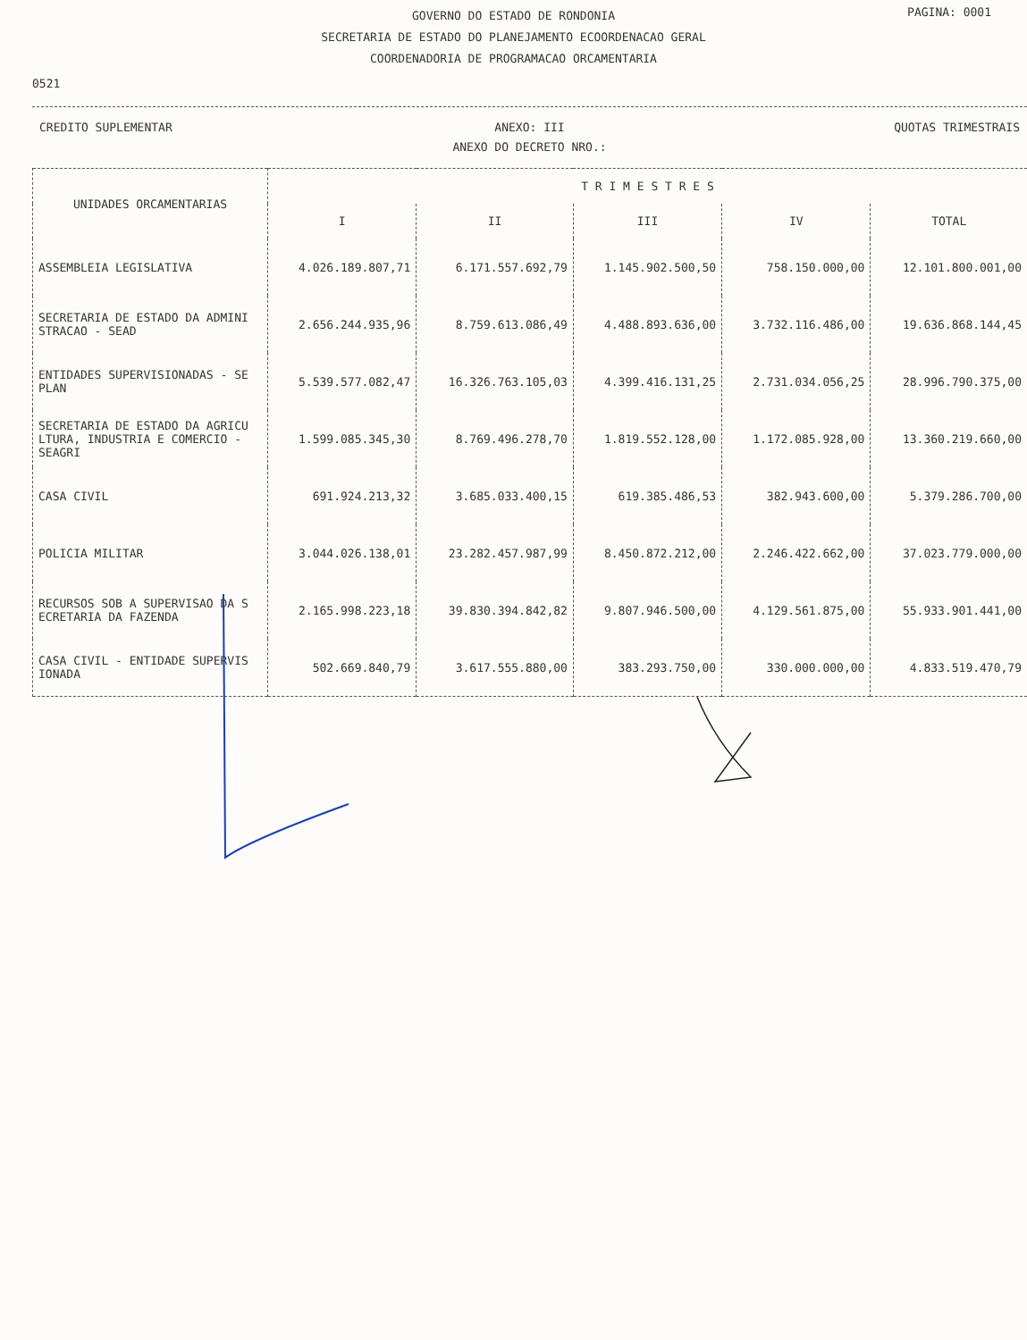PAGINA: 0001
GOVERNO DO ESTADO DE RONDONIA
SECRETARIA DE ESTADO DO PLANEJAMENTO ECOORDENACAO GERAL
COORDENADORIA DE PROGRAMACAO ORCAMENTARIA
0521
CREDITO SUPLEMENTAR ANEXO: III
ANEXO DO DECRETO NRO.:
QUOTAS TRIMESTRAIS
| UNIDADES ORCAMENTARIAS | T R I M E S T R E S | | | | |
| --- | --- | --- | --- | --- | --- |
| | I | II | III | IV | TOTAL |
| ASSEMBLEIA LEGISLATIVA | 4.026.189.807,71 | 6.171.557.692,79 | 1.145.902.500,50 | 758.150.000,00 | 12.101.800.001,00 |
| SECRETARIA DE ESTADO DA ADMINI STRACAO - SEAD | 2.656.244.935,96 | 8.759.613.086,49 | 4.488.893.636,00 | 3.732.116.486,00 | 19.636.868.144,45 |
| ENTIDADES SUPERVISIONADAS - SE PLAN | 5.539.577.082,47 | 16.326.763.105,03 | 4.399.416.131,25 | 2.731.034.056,25 | 28.996.790.375,00 |
| SECRETARIA DE ESTADO DA AGRICU LTURA, INDUSTRIA E COMERCIO - SEAGRI | 1.599.085.345,30 | 8.769.496.278,70 | 1.819.552.128,00 | 1.172.085.928,00 | 13.360.219.660,00 |
| CASA CIVIL | 691.924.213,32 | 3.685.033.400,15 | 619.385.486,53 | 382.943.600,00 | 5.379.286.700,00 |
| POLICIA MILITAR | 3.044.026.138,01 | 23.282.457.987,99 | 8.450.872.212,00 | 2.246.422.662,00 | 37.023.779.000,00 |
| RECURSOS SOB A SUPERVISAO DA S ECRETARIA DA FAZENDA | 2.165.998.223,18 | 39.830.394.842,82 | 9.807.946.500,00 | 4.129.561.875,00 | 55.933.901.441,00 |
| CASA CIVIL - ENTIDADE SUPERVIS IONADA | 502.669.840,79 | 3.617.555.880,00 | 383.293.750,00 | 330.000.000,00 | 4.833.519.470,79 |